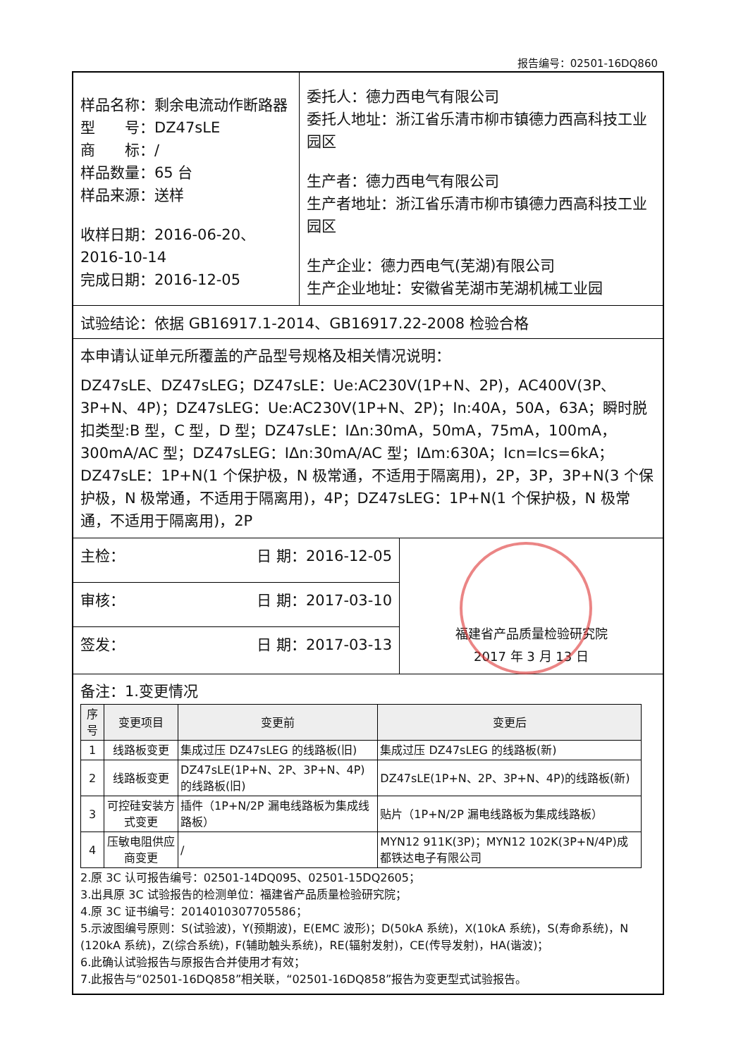报告编号：02501-16DQ860
样品名称：剩余电流动作断路器
型　　号：DZ47sLE
商　　标：/
样品数量：65 台
样品来源：送样
收样日期：2016-06-20、2016-10-14
完成日期：2016-12-05
委托人：德力西电气有限公司
委托人地址：浙江省乐清市柳市镇德力西高科技工业园区
生产者：德力西电气有限公司
生产者地址：浙江省乐清市柳市镇德力西高科技工业园区
生产企业：德力西电气(芜湖)有限公司
生产企业地址：安徽省芜湖市芜湖机械工业园
试验结论：依据 GB16917.1-2014、GB16917.22-2008 检验合格
本申请认证单元所覆盖的产品型号规格及相关情况说明：
DZ47sLE、DZ47sLEG；DZ47sLE：Ue:AC230V(1P+N、2P)，AC400V(3P、3P+N、4P)；DZ47sLEG：Ue:AC230V(1P+N、2P)；In:40A，50A，63A；瞬时脱扣类型:B 型，C 型，D 型；DZ47sLE：IΔn:30mA，50mA，75mA，100mA，300mA/AC 型；DZ47sLEG：IΔn:30mA/AC 型；IΔm:630A；Icn=Ics=6kA；DZ47sLE：1P+N(1 个保护极，N 极常通，不适用于隔离用)，2P，3P，3P+N(3 个保护极，N 极常通，不适用于隔离用)，4P；DZ47sLEG：1P+N(1 个保护极，N 极常通，不适用于隔离用)，2P
主检： 日 期：2016-12-05
审核： 日 期：2017-03-10
签发： 日 期：2017-03-13
福建省产品质量检验研究院
2017 年 3 月 13 日
备注：1.变更情况
| 序号 | 变更项目 | 变更前 | 变更后 |
| --- | --- | --- | --- |
| 1 | 线路板变更 | 集成过压 DZ47sLEG 的线路板(旧) | 集成过压 DZ47sLEG 的线路板(新) |
| 2 | 线路板变更 | DZ47sLE(1P+N、2P、3P+N、4P)的线路板(旧) | DZ47sLE(1P+N、2P、3P+N、4P)的线路板(新) |
| 3 | 可控硅安装方式变更 | 插件（1P+N/2P 漏电线路板为集成线路板） | 贴片（1P+N/2P 漏电线路板为集成线路板） |
| 4 | 压敏电阻供应商变更 | / | MYN12 911K(3P)；MYN12 102K(3P+N/4P)成都铁达电子有限公司 |
2.原 3C 认可报告编号：02501-14DQ095、02501-15DQ2605；
3.出具原 3C 试验报告的检测单位：福建省产品质量检验研究院；
4.原 3C 证书编号：2014010307705586；
5.示波图编号原则：S(试验波)，Y(预期波)，E(EMC 波形)；D(50kA 系统)，X(10kA 系统)，S(寿命系统)，N (120kA 系统)，Z(综合系统)，F(辅助触头系统)，RE(辐射发射)，CE(传导发射)，HA(谐波)；
6.此确认试验报告与原报告合并使用才有效；
7.此报告与“02501-16DQ858”相关联，“02501-16DQ858”报告为变更型式试验报告。